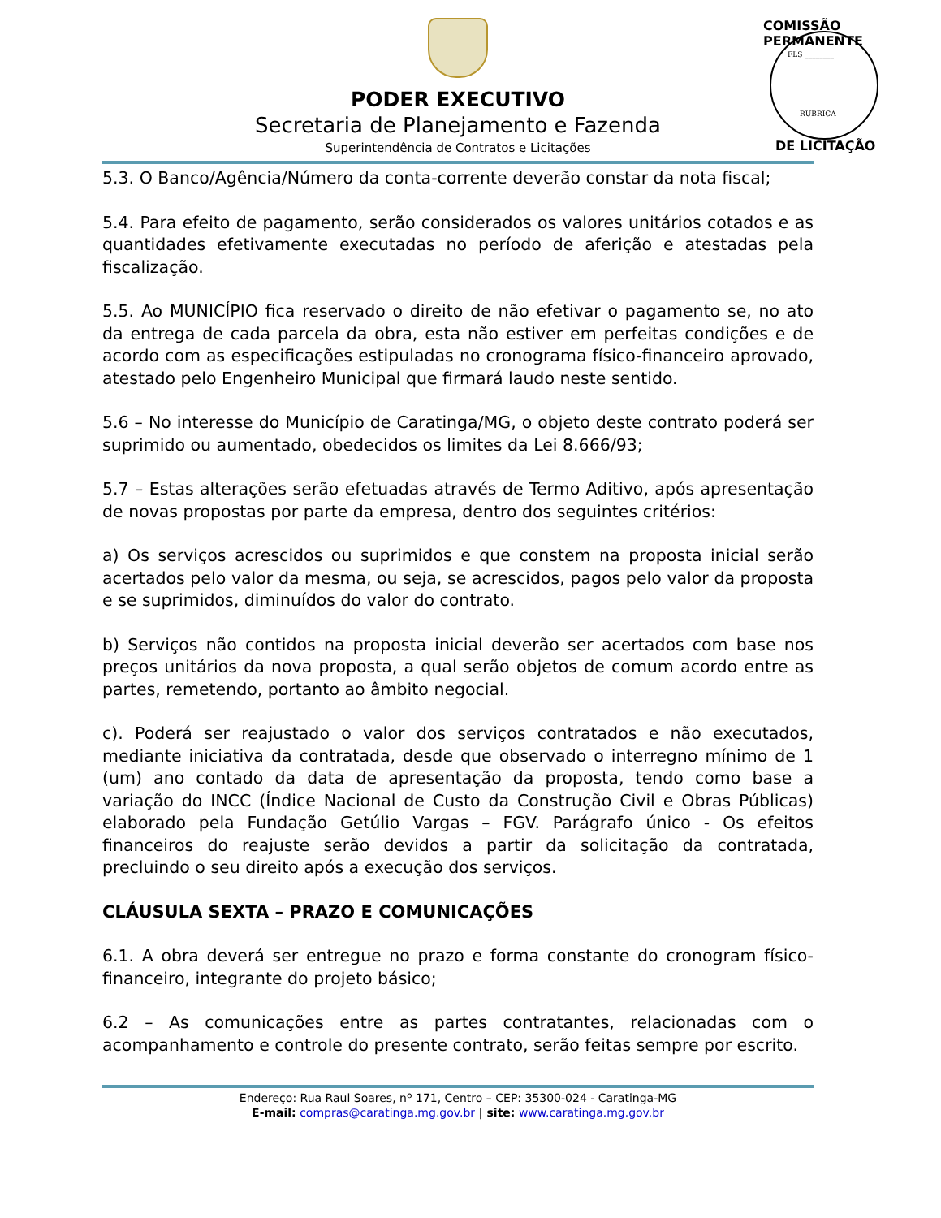PODER EXECUTIVO
Secretaria de Planejamento e Fazenda
Superintendência de Contratos e Licitações
COMISSÃO PERMANENTE
FLS ________
RUBRICA
DE LICITAÇÃO
5.3. O Banco/Agência/Número da conta-corrente deverão constar da nota fiscal;
5.4. Para efeito de pagamento, serão considerados os valores unitários cotados e as quantidades efetivamente executadas no período de aferição e atestadas pela fiscalização.
5.5. Ao MUNICÍPIO fica reservado o direito de não efetivar o pagamento se, no ato da entrega de cada parcela da obra, esta não estiver em perfeitas condições e de acordo com as especificações estipuladas no cronograma físico-financeiro aprovado, atestado pelo Engenheiro Municipal que firmará laudo neste sentido.
5.6 – No interesse do Município de Caratinga/MG, o objeto deste contrato poderá ser suprimido ou aumentado, obedecidos os limites da Lei 8.666/93;
5.7 – Estas alterações serão efetuadas através de Termo Aditivo, após apresentação de novas propostas por parte da empresa, dentro dos seguintes critérios:
a) Os serviços acrescidos ou suprimidos e que constem na proposta inicial serão acertados pelo valor da mesma, ou seja, se acrescidos, pagos pelo valor da proposta e se suprimidos, diminuídos do valor do contrato.
b) Serviços não contidos na proposta inicial deverão ser acertados com base nos preços unitários da nova proposta, a qual serão objetos de comum acordo entre as partes, remetendo, portanto ao âmbito negocial.
c). Poderá ser reajustado o valor dos serviços contratados e não executados, mediante iniciativa da contratada, desde que observado o interregno mínimo de 1 (um) ano contado da data de apresentação da proposta, tendo como base a variação do INCC (Índice Nacional de Custo da Construção Civil e Obras Públicas) elaborado pela Fundação Getúlio Vargas – FGV. Parágrafo único - Os efeitos financeiros do reajuste serão devidos a partir da solicitação da contratada, precluindo o seu direito após a execução dos serviços.
CLÁUSULA SEXTA – PRAZO E COMUNICAÇÕES
6.1. A obra deverá ser entregue no prazo e forma constante do cronogram físico-financeiro, integrante do projeto básico;
6.2 – As comunicações entre as partes contratantes, relacionadas com o acompanhamento e controle do presente contrato, serão feitas sempre por escrito.
Endereço: Rua Raul Soares, nº 171, Centro – CEP: 35300-024 - Caratinga-MG
E-mail: compras@caratinga.mg.gov.br | site: www.caratinga.mg.gov.br